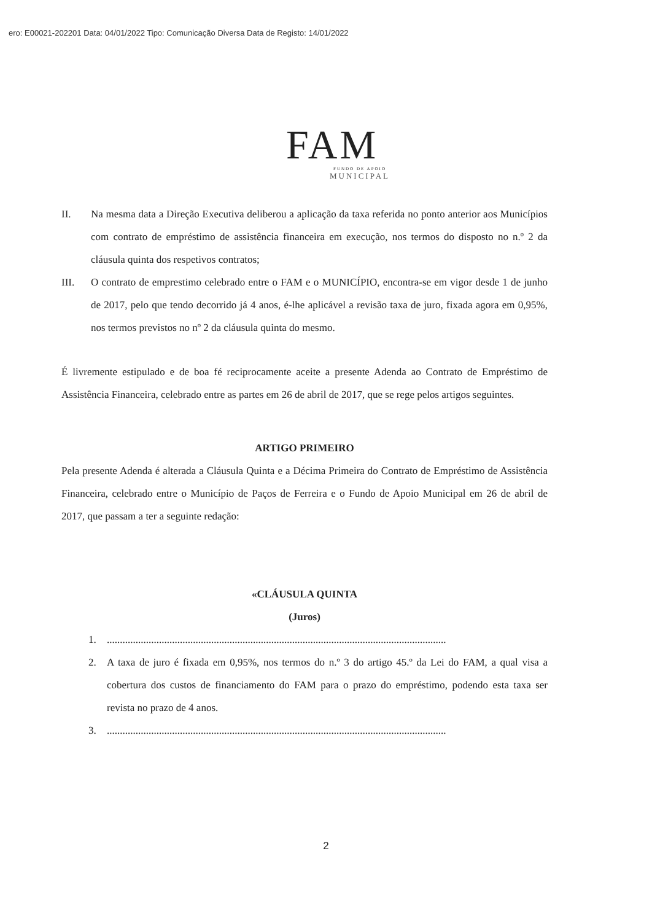ero: E00021-202201 Data: 04/01/2022 Tipo: Comunicação Diversa Data de Registo: 14/01/2022
FAM
FUNDO DE APOIO
MUNICIPAL
II. Na mesma data a Direção Executiva deliberou a aplicação da taxa referida no ponto anterior aos Municípios com contrato de empréstimo de assistência financeira em execução, nos termos do disposto no n.º 2 da cláusula quinta dos respetivos contratos;
III. O contrato de emprestimo celebrado entre o FAM e o MUNICÍPIO, encontra-se em vigor desde 1 de junho de 2017, pelo que tendo decorrido já 4 anos, é-lhe aplicável a revisão taxa de juro, fixada agora em 0,95%, nos termos previstos no nº 2 da cláusula quinta do mesmo.
É livremente estipulado e de boa fé reciprocamente aceite a presente Adenda ao Contrato de Empréstimo de Assistência Financeira, celebrado entre as partes em 26 de abril de 2017, que se rege pelos artigos seguintes.
ARTIGO PRIMEIRO
Pela presente Adenda é alterada a Cláusula Quinta e a Décima Primeira do Contrato de Empréstimo de Assistência Financeira, celebrado entre o Município de Paços de Ferreira e o Fundo de Apoio Municipal em 26 de abril de 2017, que passam a ter a seguinte redação:
«CLÁUSULA QUINTA
(Juros)
1. ..................................................................................................................................
2. A taxa de juro é fixada em 0,95%, nos termos do n.º 3 do artigo 45.º da Lei do FAM, a qual visa a cobertura dos custos de financiamento do FAM para o prazo do empréstimo, podendo esta taxa ser revista no prazo de 4 anos.
3. ..................................................................................................................................
2